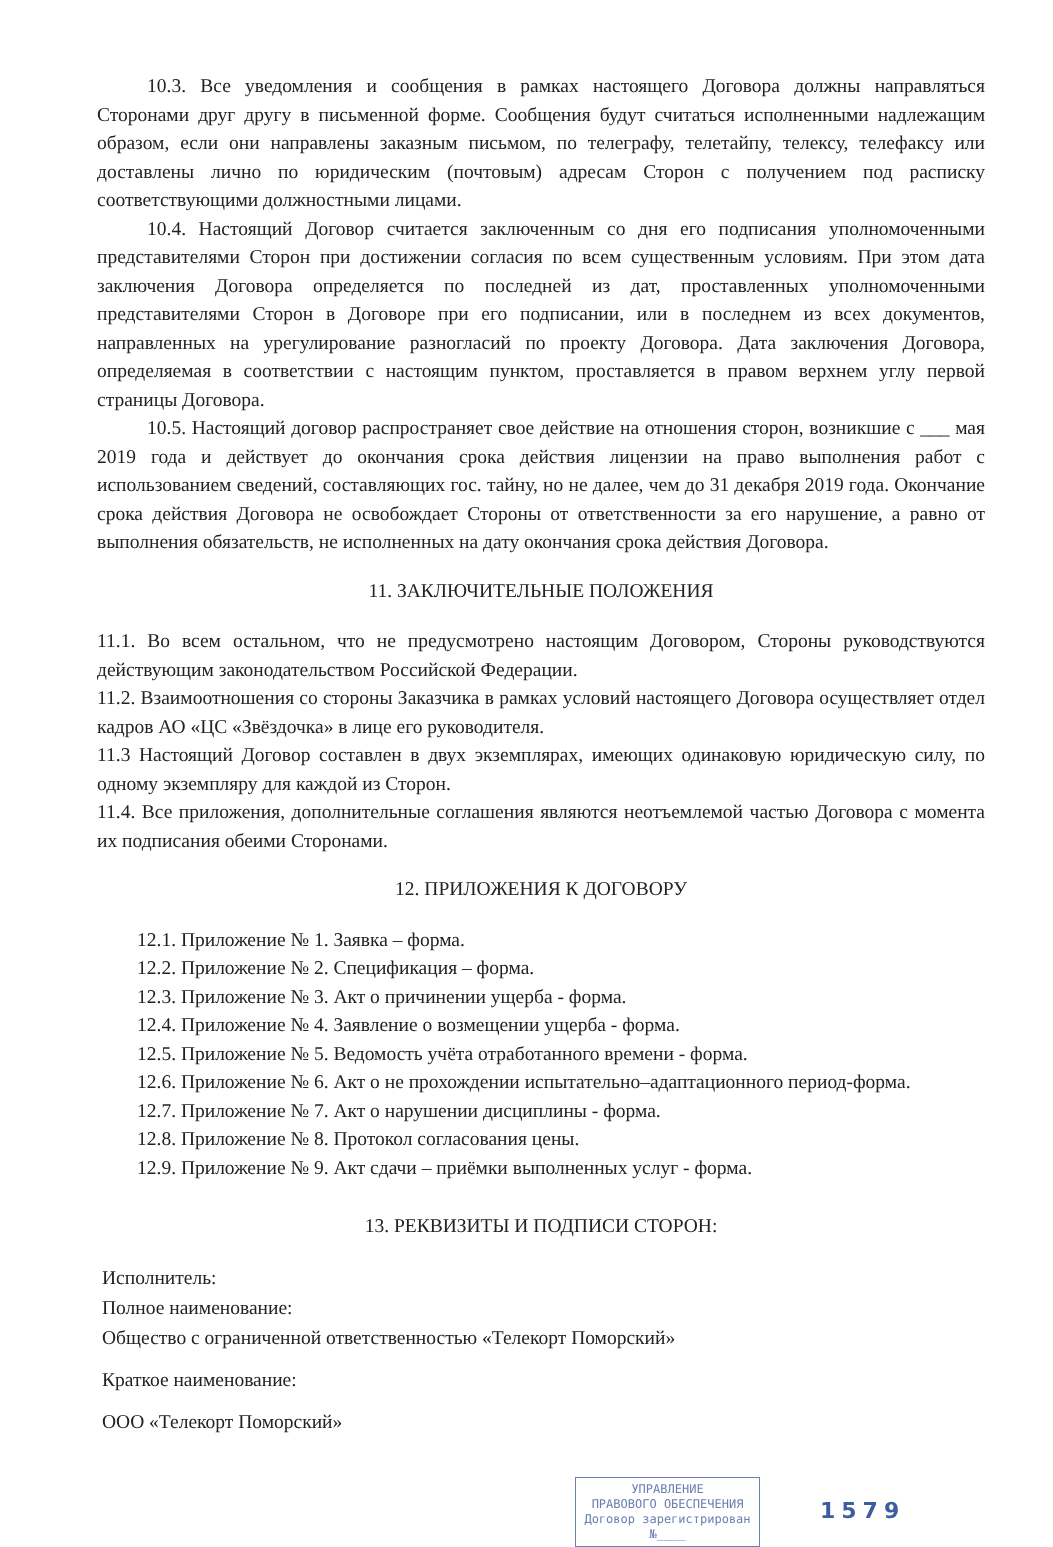10.3. Все уведомления и сообщения в рамках настоящего Договора должны направляться Сторонами друг другу в письменной форме. Сообщения будут считаться исполненными надлежащим образом, если они направлены заказным письмом, по телеграфу, телетайпу, телексу, телефаксу или доставлены лично по юридическим (почтовым) адресам Сторон с получением под расписку соответствующими должностными лицами.
10.4. Настоящий Договор считается заключенным со дня его подписания уполномоченными представителями Сторон при достижении согласия по всем существенным условиям. При этом дата заключения Договора определяется по последней из дат, проставленных уполномоченными представителями Сторон в Договоре при его подписании, или в последнем из всех документов, направленных на урегулирование разногласий по проекту Договора. Дата заключения Договора, определяемая в соответствии с настоящим пунктом, проставляется в правом верхнем углу первой страницы Договора.
10.5. Настоящий договор распространяет свое действие на отношения сторон, возникшие с ___ мая 2019 года и действует до окончания срока действия лицензии на право выполнения работ с использованием сведений, составляющих гос. тайну, но не далее, чем до 31 декабря 2019 года. Окончание срока действия Договора не освобождает Стороны от ответственности за его нарушение, а равно от выполнения обязательств, не исполненных на дату окончания срока действия Договора.
11. ЗАКЛЮЧИТЕЛЬНЫЕ ПОЛОЖЕНИЯ
11.1. Во всем остальном, что не предусмотрено настоящим Договором, Стороны руководствуются действующим законодательством Российской Федерации.
11.2. Взаимоотношения со стороны Заказчика в рамках условий настоящего Договора осуществляет отдел кадров АО «ЦС «Звёздочка» в лице его руководителя.
11.3 Настоящий Договор составлен в двух экземплярах, имеющих одинаковую юридическую силу, по одному экземпляру для каждой из Сторон.
11.4. Все приложения, дополнительные соглашения являются неотъемлемой частью Договора с момента их подписания обеими Сторонами.
12. ПРИЛОЖЕНИЯ К ДОГОВОРУ
12.1. Приложение № 1. Заявка – форма.
12.2. Приложение № 2. Спецификация – форма.
12.3. Приложение № 3. Акт о причинении ущерба - форма.
12.4. Приложение № 4. Заявление о возмещении ущерба - форма.
12.5. Приложение № 5. Ведомость учёта отработанного времени - форма.
12.6. Приложение № 6. Акт о не прохождении испытательно–адаптационного период-форма.
12.7. Приложение № 7. Акт о нарушении дисциплины - форма.
12.8. Приложение № 8. Протокол согласования цены.
12.9. Приложение № 9. Акт сдачи – приёмки выполненных услуг - форма.
13. РЕКВИЗИТЫ И ПОДПИСИ СТОРОН:
Исполнитель:
Полное наименование:
Общество с ограниченной ответственностью «Телекорт Поморский»
Краткое наименование:
ООО «Телекорт Поморский»
УПРАВЛЕНИЕ
ПРАВОВОГО ОБЕСПЕЧЕНИЯ
Договор зарегистрирован №____
1579